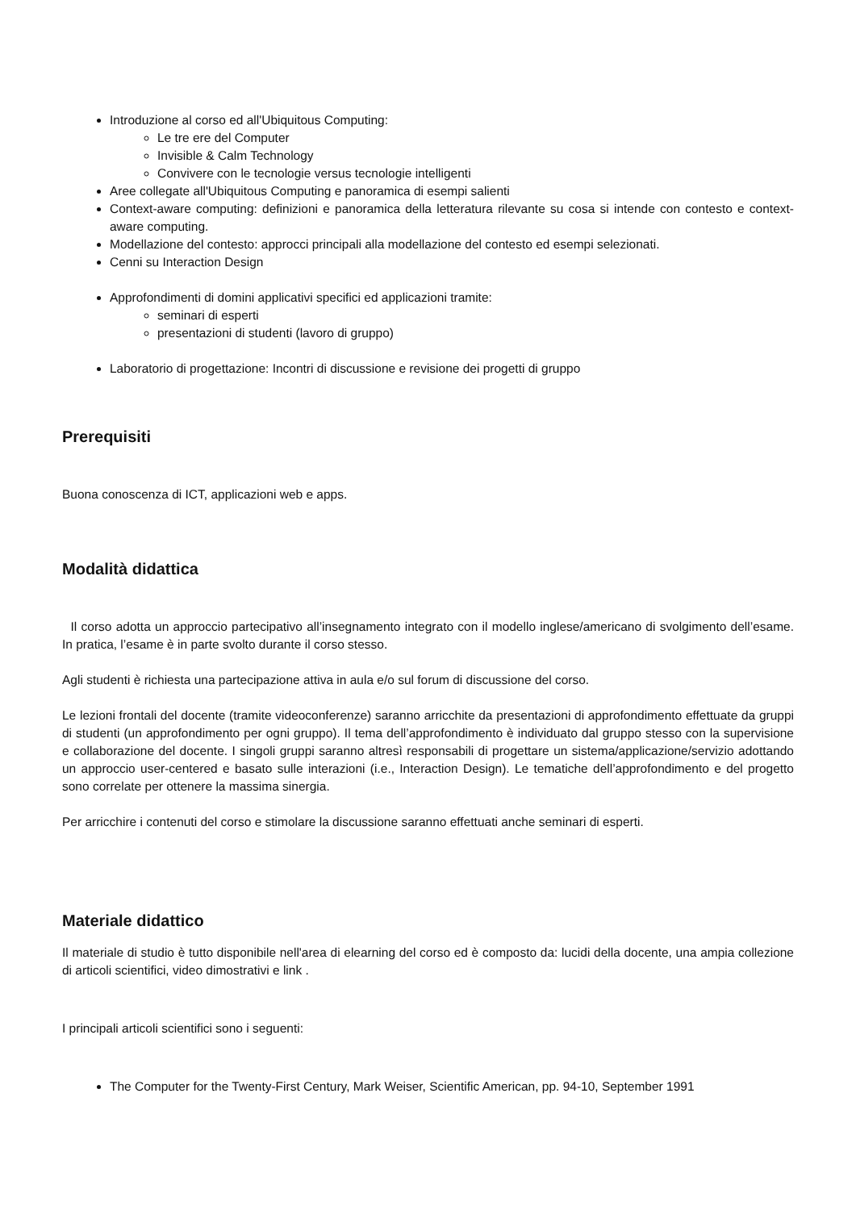Introduzione al corso ed all'Ubiquitous Computing:
Le tre ere del Computer
Invisible & Calm Technology
Convivere con le tecnologie versus tecnologie intelligenti
Aree collegate all'Ubiquitous Computing e panoramica di esempi salienti
Context-aware computing: definizioni e panoramica della letteratura rilevante su cosa si intende con contesto e context-aware computing.
Modellazione del contesto: approcci principali alla modellazione del contesto ed esempi selezionati.
Cenni su Interaction Design
Approfondimenti di domini applicativi specifici ed applicazioni tramite:
seminari di esperti
presentazioni di studenti (lavoro di gruppo)
Laboratorio di progettazione: Incontri di discussione e revisione dei progetti di gruppo
Prerequisiti
Buona conoscenza di ICT, applicazioni web e apps.
Modalità didattica
Il corso adotta un approccio partecipativo all’insegnamento integrato con il modello inglese/americano di svolgimento dell’esame. In pratica, l’esame è in parte svolto durante il corso stesso.
Agli studenti è richiesta una partecipazione attiva in aula e/o sul forum di discussione del corso.
Le lezioni frontali del docente (tramite videoconferenze) saranno arricchite da presentazioni di approfondimento effettuate da gruppi di studenti (un approfondimento per ogni gruppo). Il tema dell’approfondimento è individuato dal gruppo stesso con la supervisione e collaborazione del docente. I singoli gruppi saranno altresì responsabili di progettare un sistema/applicazione/servizio adottando un approccio user-centered e basato sulle interazioni (i.e., Interaction Design). Le tematiche dell’approfondimento e del progetto sono correlate per ottenere la massima sinergia.
Per arricchire i contenuti del corso e stimolare la discussione saranno effettuati anche seminari di esperti.
Materiale didattico
Il materiale di studio è tutto disponibile nell'area di elearning del corso ed è composto da: lucidi della docente, una ampia collezione di articoli scientifici, video dimostrativi e link .
I principali articoli scientifici sono i seguenti:
The Computer for the Twenty-First Century, Mark Weiser, Scientific American, pp. 94-10, September 1991